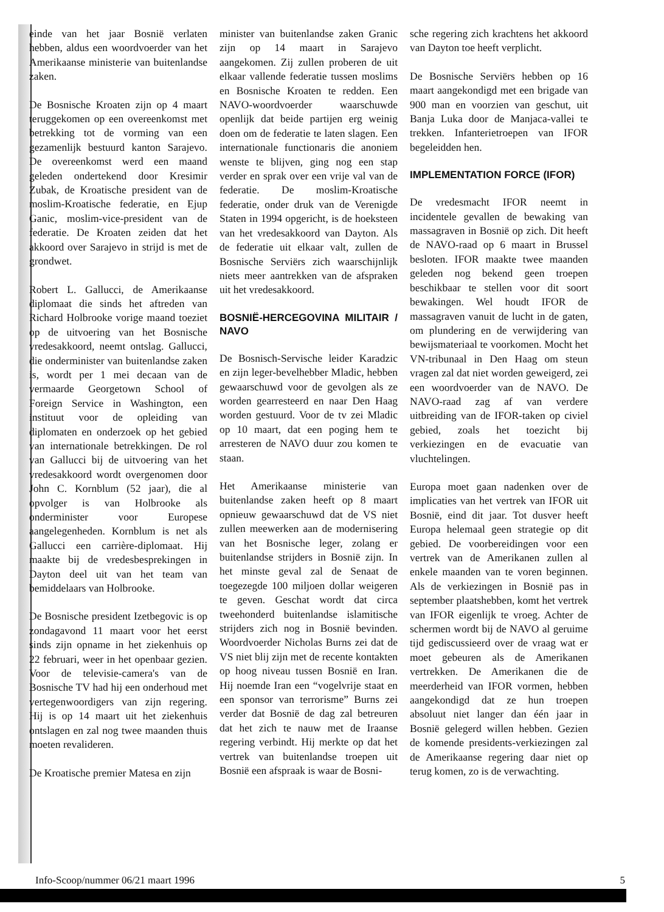einde van het jaar Bosnië verlaten hebben, aldus een woordvoerder van het Amerikaanse ministerie van buitenlandse zaken.
De Bosnische Kroaten zijn op 4 maart teruggekomen op een overeenkomst met betrekking tot de vorming van een gezamenlijk bestuurd kanton Sarajevo. De overeenkomst werd een maand geleden ondertekend door Kresimir Zubak, de Kroatische president van de moslim-Kroatische federatie, en Ejup Ganic, moslim-vice-president van de federatie. De Kroaten zeiden dat het akkoord over Sarajevo in strijd is met de grondwet.
Robert L. Gallucci, de Amerikaanse diplomaat die sinds het aftreden van Richard Holbrooke vorige maand toeziet op de uitvoering van het Bosnische vredesakkoord, neemt ontslag. Gallucci, die onderminister van buitenlandse zaken is, wordt per 1 mei decaan van de vermaarde Georgetown School of Foreign Service in Washington, een instituut voor de opleiding van diplomaten en onderzoek op het gebied van internationale betrekkingen. De rol van Gallucci bij de uitvoering van het vredesakkoord wordt overgenomen door John C. Kornblum (52 jaar), die al opvolger is van Holbrooke als onderminister voor Europese aangelegenheden. Kornblum is net als Gallucci een carrière-diplomaat. Hij maakte bij de vredesbesprekingen in Dayton deel uit van het team van bemiddelaars van Holbrooke.
De Bosnische president Izetbegovic is op zondagavond 11 maart voor het eerst sinds zijn opname in het ziekenhuis op 22 februari, weer in het openbaar gezien. Voor de televisie-camera's van de Bosnische TV had hij een onderhoud met vertegenwoordigers van zijn regering. Hij is op 14 maart uit het ziekenhuis ontslagen en zal nog twee maanden thuis moeten revalideren.
De Kroatische premier Matesa en zijn
minister van buitenlandse zaken Granic zijn op 14 maart in Sarajevo aangekomen. Zij zullen proberen de uit elkaar vallende federatie tussen moslims en Bosnische Kroaten te redden. Een NAVO-woordvoerder waarschuwde openlijk dat beide partijen erg weinig doen om de federatie te laten slagen. Een internationale functionaris die anoniem wenste te blijven, ging nog een stap verder en sprak over een vrije val van de federatie. De moslim-Kroatische federatie, onder druk van de Verenigde Staten in 1994 opgericht, is de hoeksteen van het vredesakkoord van Dayton. Als de federatie uit elkaar valt, zullen de Bosnische Serviërs zich waarschijnlijk niets meer aantrekken van de afspraken uit het vredesakkoord.
BOSNIË-HERCEGOVINA MILITAIR / NAVO
De Bosnisch-Servische leider Karadzic en zijn leger-bevelhebber Mladic, hebben gewaarschuwd voor de gevolgen als ze worden gearresteerd en naar Den Haag worden gestuurd. Voor de tv zei Mladic op 10 maart, dat een poging hem te arresteren de NAVO duur zou komen te staan.
Het Amerikaanse ministerie van buitenlandse zaken heeft op 8 maart opnieuw gewaarschuwd dat de VS niet zullen meewerken aan de modernisering van het Bosnische leger, zolang er buitenlandse strijders in Bosnië zijn. In het minste geval zal de Senaat de toegezegde 100 miljoen dollar weigeren te geven. Geschat wordt dat circa tweehonderd buitenlandse islamitische strijders zich nog in Bosnië bevinden. Woordvoerder Nicholas Burns zei dat de VS niet blij zijn met de recente kontakten op hoog niveau tussen Bosnië en Iran. Hij noemde Iran een “vogelvrije staat en een sponsor van terrorisme” Burns zei verder dat Bosnië de dag zal betreuren dat het zich te nauw met de Iraanse regering verbindt. Hij merkte op dat het vertrek van buitenlandse troepen uit Bosnië een afspraak is waar de Bosni-
sche regering zich krachtens het akkoord van Dayton toe heeft verplicht.
De Bosnische Serviërs hebben op 16 maart aangekondigd met een brigade van 900 man en voorzien van geschut, uit Banja Luka door de Manjaca-vallei te trekken. Infanterietroepen van IFOR begeleidden hen.
IMPLEMENTATION FORCE (IFOR)
De vredesmacht IFOR neemt in incidentele gevallen de bewaking van massagraven in Bosnië op zich. Dit heeft de NAVO-raad op 6 maart in Brussel besloten. IFOR maakte twee maanden geleden nog bekend geen troepen beschikbaar te stellen voor dit soort bewakingen. Wel houdt IFOR de massagraven vanuit de lucht in de gaten, om plundering en de verwijdering van bewijsmateriaal te voorkomen. Mocht het VN-tribunaal in Den Haag om steun vragen zal dat niet worden geweigerd, zei een woordvoerder van de NAVO. De NAVO-raad zag af van verdere uitbreiding van de IFOR-taken op civiel gebied, zoals het toezicht bij verkiezingen en de evacuatie van vluchtelingen.
Europa moet gaan nadenken over de implicaties van het vertrek van IFOR uit Bosnië, eind dit jaar. Tot dusver heeft Europa helemaal geen strategie op dit gebied. De voorbereidingen voor een vertrek van de Amerikanen zullen al enkele maanden van te voren beginnen. Als de verkiezingen in Bosnië pas in september plaatshebben, komt het vertrek van IFOR eigenlijk te vroeg. Achter de schermen wordt bij de NAVO al geruime tijd gediscussieerd over de vraag wat er moet gebeuren als de Amerikanen vertrekken. De Amerikanen die de meerderheid van IFOR vormen, hebben aangekondigd dat ze hun troepen absoluut niet langer dan één jaar in Bosnië gelegerd willen hebben. Gezien de komende presidents-verkiezingen zal de Amerikaanse regering daar niet op terug komen, zo is de verwachting.
Info-Scoop/nummer 06/21 maart 1996 5